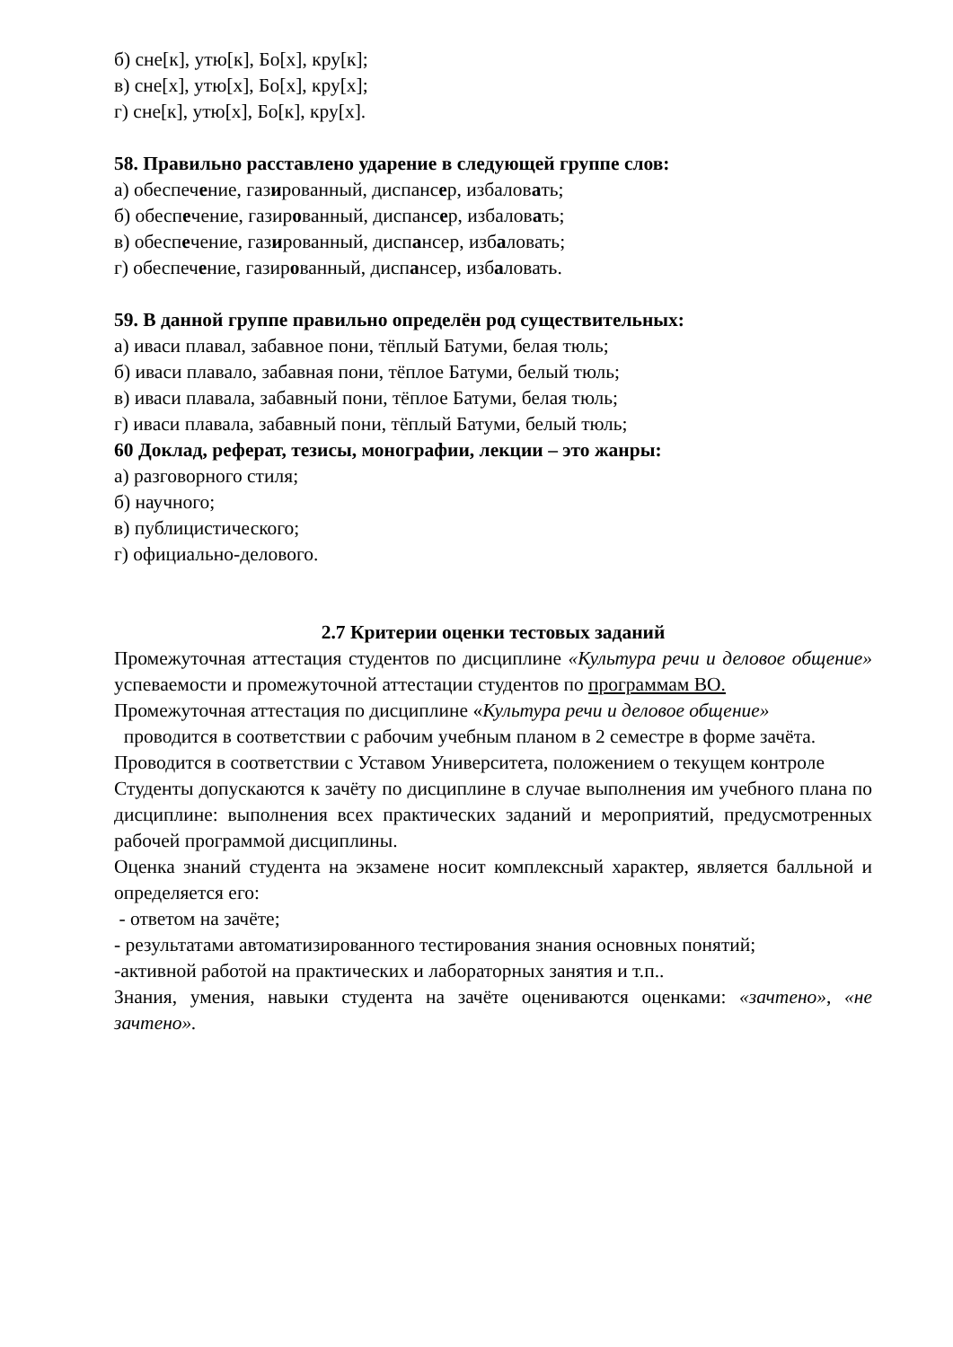б) сне[к], утю[к], Бо[х], кру[к];
в) сне[х], утю[х], Бо[х], кру[х];
г) сне[к], утю[х], Бо[к], кру[х].
58. Правильно расставлено ударение в следующей группе слов:
а) обеспечение, газированный, диспансер, избаловать;
б) обеспечение, газированный, диспансер, избаловать;
в) обеспечение, газированный, диспансер, избаловать;
г) обеспечение, газированный, диспансер, избаловать.
59. В данной группе правильно определён род существительных:
а) иваси плавал, забавное пони, тёплый Батуми, белая тюль;
б) иваси плавало, забавная пони, тёплое Батуми, белый тюль;
в) иваси плавала, забавный пони, тёплое Батуми, белая тюль;
г) иваси плавала, забавный пони, тёплый Батуми, белый тюль;
60 Доклад, реферат, тезисы, монографии, лекции – это жанры:
а) разговорного стиля;
б) научного;
в) публицистического;
г) официально-делового.
2.7 Критерии оценки тестовых заданий
Промежуточная аттестация студентов по дисциплине «Культура речи и деловое общение» успеваемости и промежуточной аттестации студентов по программам ВО.
Промежуточная аттестация по дисциплине «Культура речи и деловое общение»
проводится в соответствии с рабочим учебным планом в 2 семестре в форме зачёта.
Проводится в соответствии с Уставом Университета, положением о текущем контроле
Студенты допускаются к зачёту по дисциплине в случае выполнения им учебного плана по дисциплине: выполнения всех практических заданий и мероприятий, предусмотренных рабочей программой дисциплины.
Оценка знаний студента на экзамене носит комплексный характер, является балльной и определяется его:
- ответом на зачёте;
- результатами автоматизированного тестирования знания основных понятий;
-активной работой на практических и лабораторных занятия и т.п..
Знания, умения, навыки студента на зачёте оцениваются оценками: «зачтено», «не зачтено».